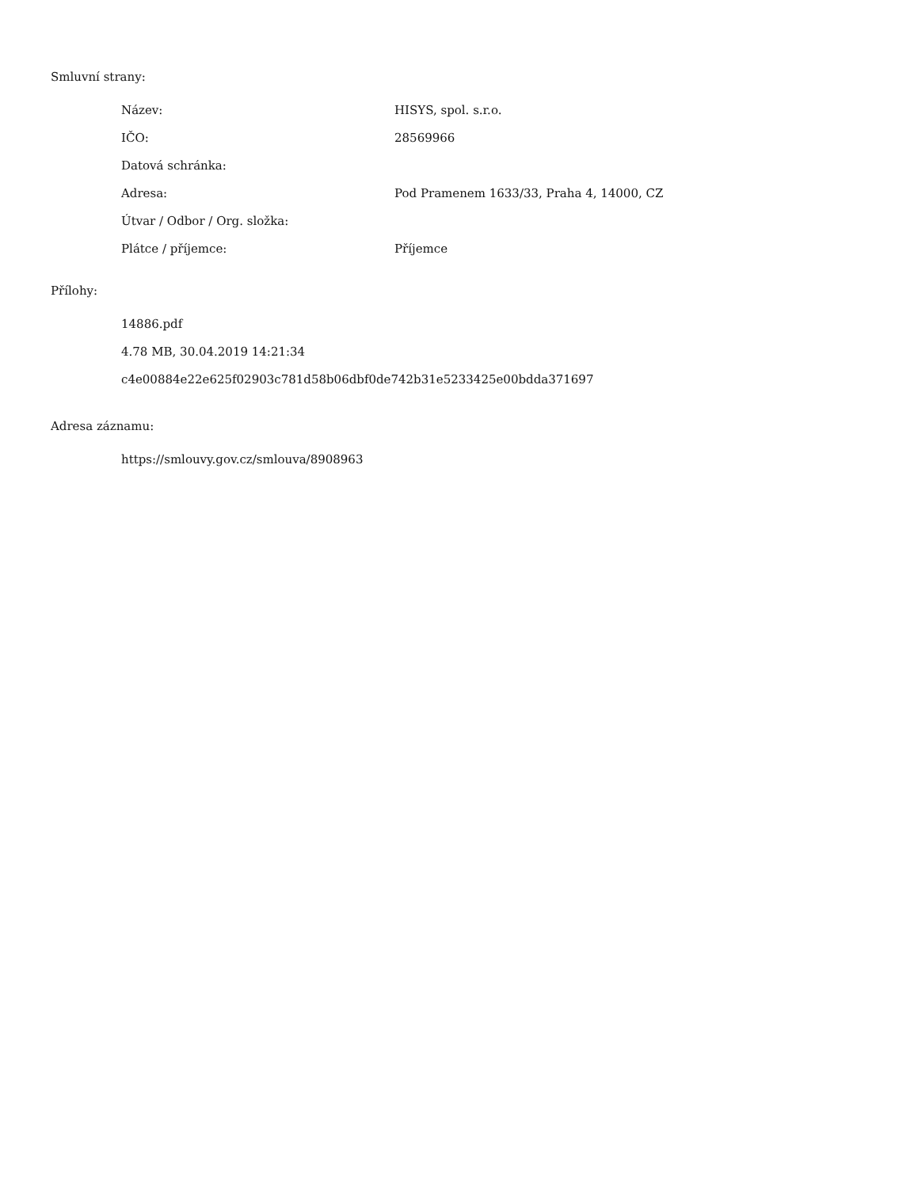Smluvní strany:
| Název: | HISYS, spol. s.r.o. |
| IČO: | 28569966 |
| Datová schránka: | |
| Adresa: | Pod Pramenem 1633/33, Praha 4, 14000, CZ |
| Útvar / Odbor / Org. složka: | |
| Plátce / příjemce: | Příjemce |
Přílohy:
14886.pdf
4.78 MB, 30.04.2019 14:21:34
c4e00884e22e625f02903c781d58b06dbf0de742b31e5233425e00bdda371697
Adresa záznamu:
https://smlouvy.gov.cz/smlouva/8908963